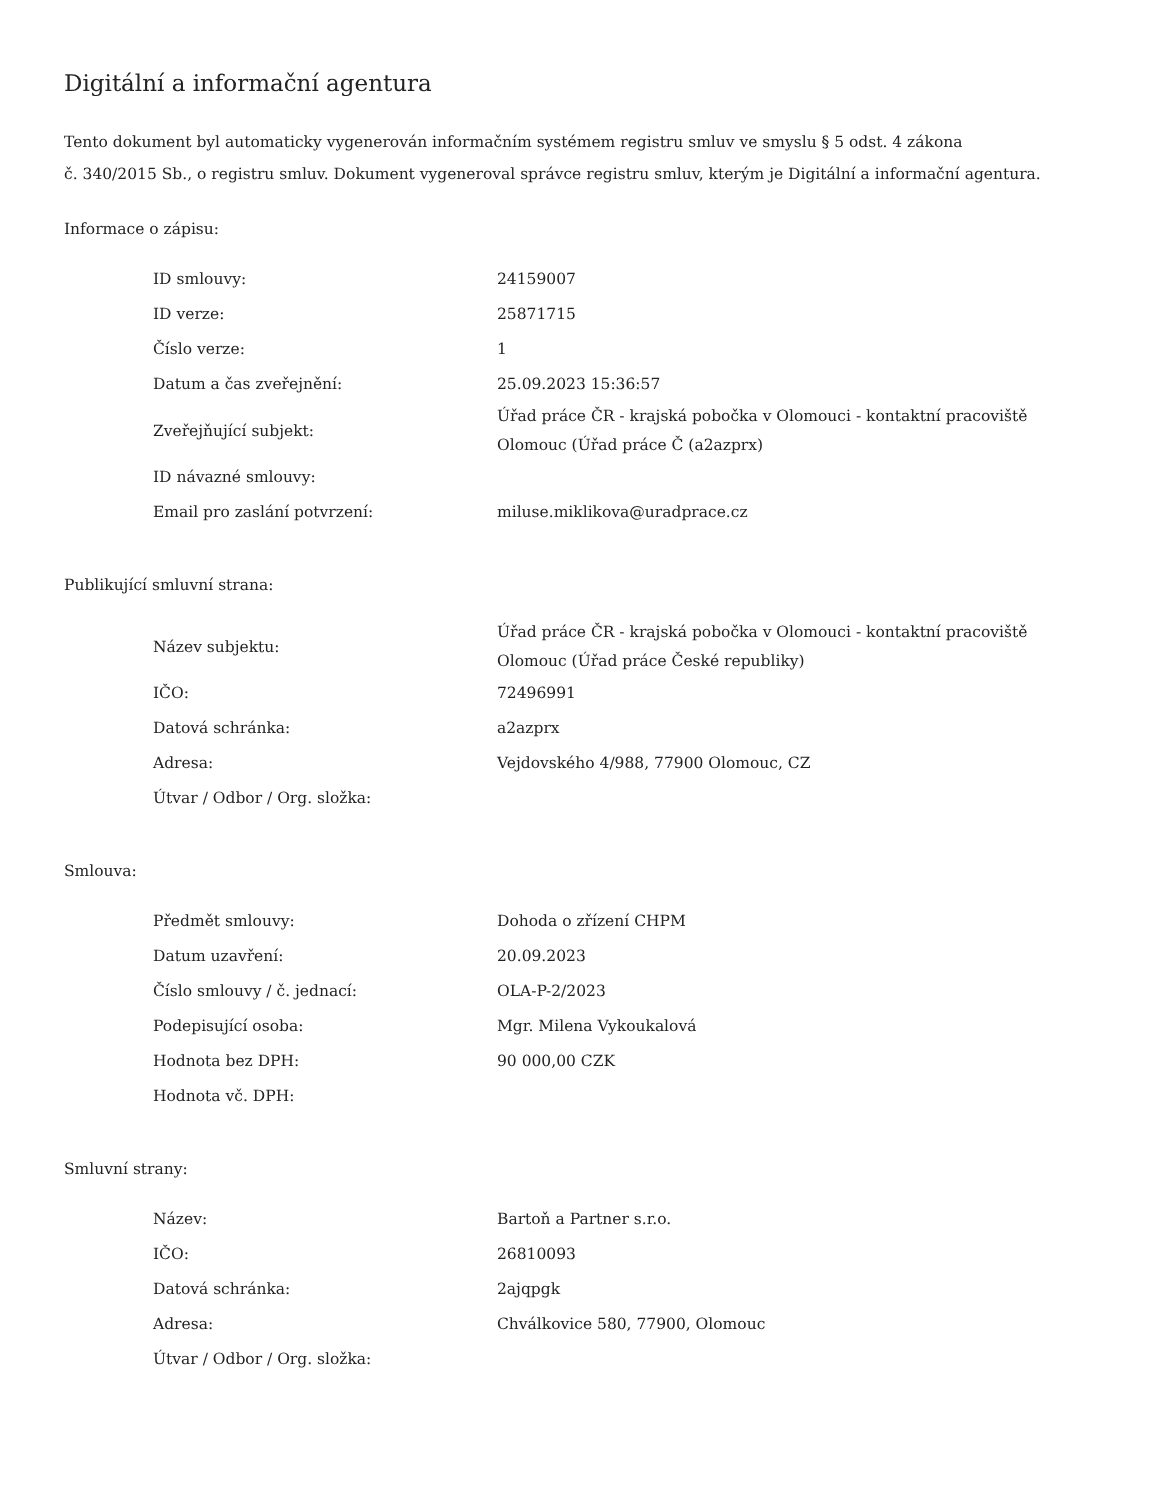Digitální a informační agentura
Tento dokument byl automaticky vygenerován informačním systémem registru smluv ve smyslu § 5 odst. 4 zákona
č. 340/2015 Sb., o registru smluv. Dokument vygeneroval správce registru smluv, kterým je Digitální a informační agentura.
Informace o zápisu:
| ID smlouvy: | 24159007 |
| ID verze: | 25871715 |
| Číslo verze: | 1 |
| Datum a čas zveřejnění: | 25.09.2023 15:36:57 |
| Zveřejňující subjekt: | Úřad práce ČR - krajská pobočka v Olomouci - kontaktní pracoviště Olomouc (Úřad práce Č (a2azprx) |
| ID návazné smlouvy: | |
| Email pro zaslání potvrzení: | miluse.miklikova@uradprace.cz |
Publikující smluvní strana:
| Název subjektu: | Úřad práce ČR - krajská pobočka v Olomouci - kontaktní pracoviště Olomouc (Úřad práce České republiky) |
| IČO: | 72496991 |
| Datová schránka: | a2azprx |
| Adresa: | Vejdovského 4/988, 77900 Olomouc, CZ |
| Útvar / Odbor / Org. složka: | |
Smlouva:
| Předmět smlouvy: | Dohoda o zřízení CHPM |
| Datum uzavření: | 20.09.2023 |
| Číslo smlouvy / č. jednací: | OLA-P-2/2023 |
| Podepisující osoba: | Mgr. Milena Vykoukalová |
| Hodnota bez DPH: | 90 000,00 CZK |
| Hodnota vč. DPH: | |
Smluvní strany:
| Název: | Bartoň a Partner s.r.o. |
| IČO: | 26810093 |
| Datová schránka: | 2ajqpgk |
| Adresa: | Chválkovice 580, 77900, Olomouc |
| Útvar / Odbor / Org. složka: | |